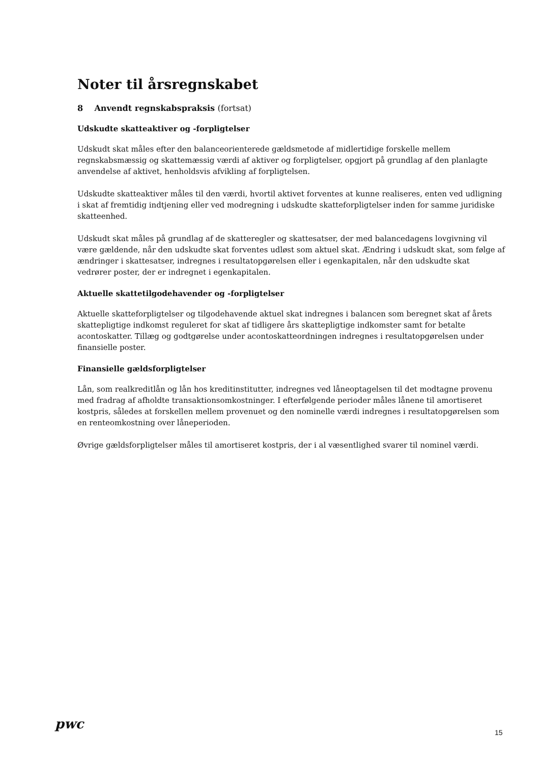Noter til årsregnskabet
8 Anvendt regnskabspraksis (fortsat)
Udskudte skatteaktiver og -forpligtelser
Udskudt skat måles efter den balanceorienterede gældsmetode af midlertidige forskelle mellem regnskabsmæssig og skattemæssig værdi af aktiver og forpligtelser, opgjort på grundlag af den planlagte anvendelse af aktivet, henholdsvis afvikling af forpligtelsen.
Udskudte skatteaktiver måles til den værdi, hvortil aktivet forventes at kunne realiseres, enten ved udligning i skat af fremtidig indtjening eller ved modregning i udskudte skatteforpligtelser inden for samme juridiske skatteenhed.
Udskudt skat måles på grundlag af de skatteregler og skattesatser, der med balancedagens lovgivning vil være gældende, når den udskudte skat forventes udløst som aktuel skat. Ændring i udskudt skat, som følge af ændringer i skattesatser, indregnes i resultatopgørelsen eller i egenkapitalen, når den udskudte skat vedrører poster, der er indregnet i egenkapitalen.
Aktuelle skattetilgodehavender og -forpligtelser
Aktuelle skatteforpligtelser og tilgodehavende aktuel skat indregnes i balancen som beregnet skat af årets skattepligtige indkomst reguleret for skat af tidligere års skattepligtige indkomster samt for betalte acontoskatter. Tillæg og godtgørelse under acontoskatteordningen indregnes i resultatopgørelsen under finansielle poster.
Finansielle gældsforpligtelser
Lån, som realkreditlån og lån hos kreditinstitutter, indregnes ved låneoptagelsen til det modtagne provenu med fradrag af afholdte transaktionsomkostninger. I efterfølgende perioder måles lånene til amortiseret kostpris, således at forskellen mellem provenuet og den nominelle værdi indregnes i resultatopgørelsen som en renteomkostning over låneperioden.
Øvrige gældsforpligtelser måles til amortiseret kostpris, der i al væsentlighed svarer til nominel værdi.
pwc
15